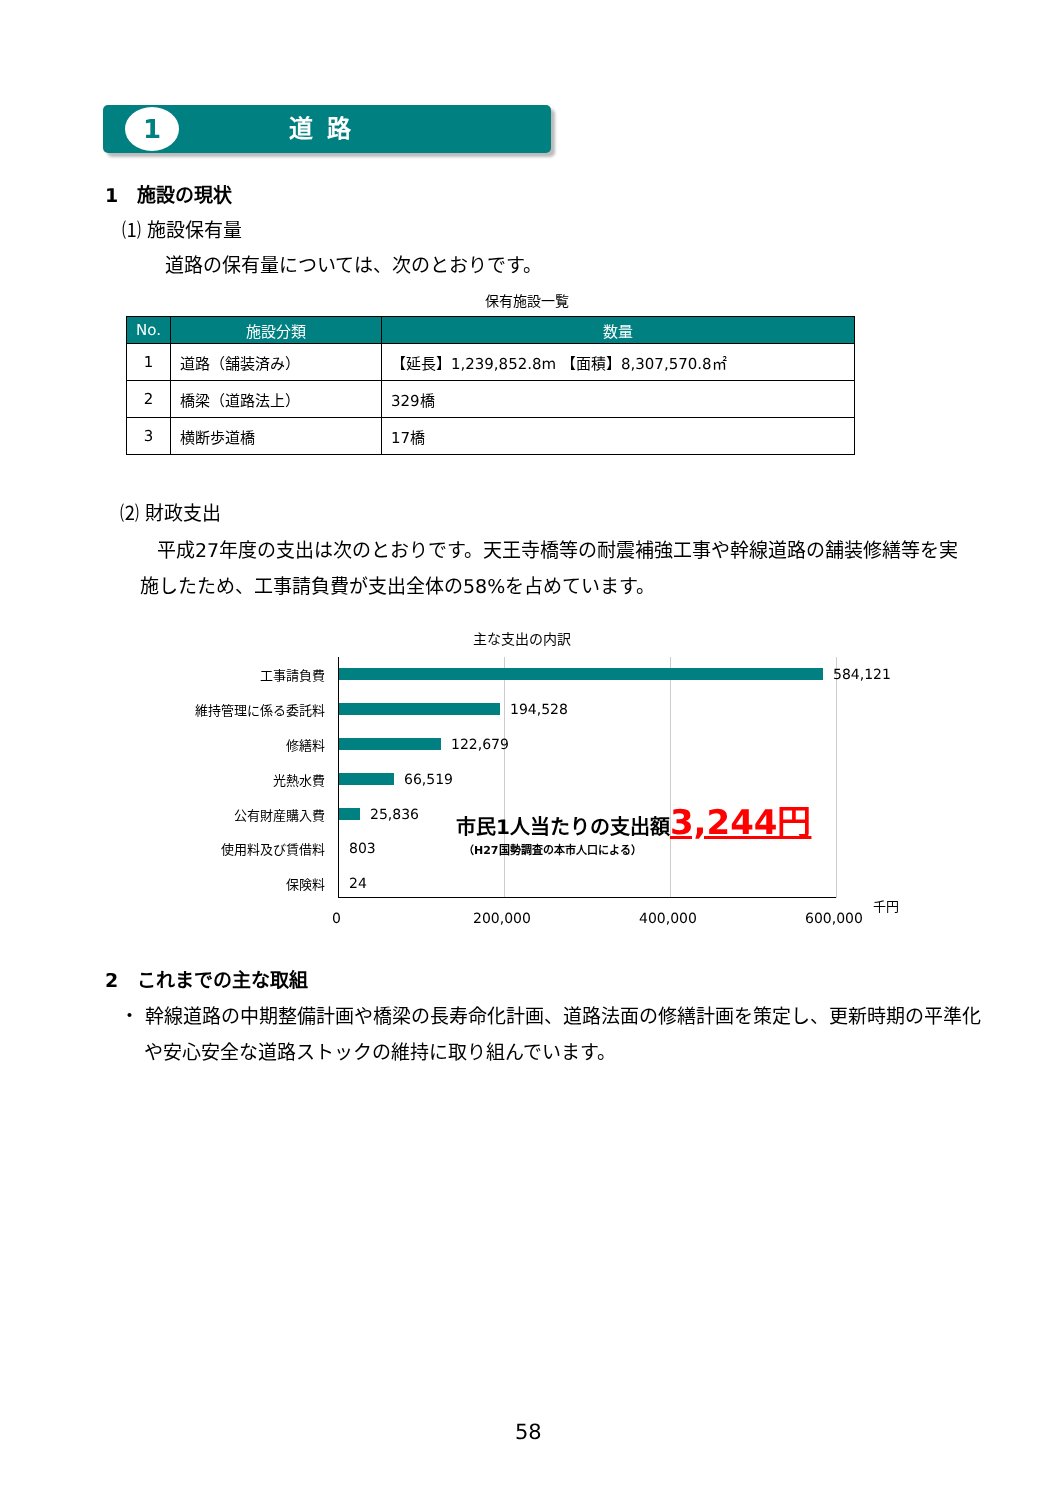1
道路
1　施設の現状
⑴ 施設保有量
道路の保有量については、次のとおりです。
保有施設一覧
| No. | 施設分類 | 数量 |
| --- | --- | --- |
| 1 | 道路（舗装済み） | 【延長】1,239,852.8m 【面積】8,307,570.8㎡ |
| 2 | 橋梁（道路法上） | 329橋 |
| 3 | 横断歩道橋 | 17橋 |
⑵ 財政支出
平成27年度の支出は次のとおりです。天王寺橋等の耐震補強工事や幹線道路の舗装修繕等を実施したため、工事請負費が支出全体の58%を占めています。
主な支出の内訳
工事請負費 584,121
維持管理に係る委託料 194,528
修繕料 122,679
光熱水費 66,519
公有財産購入費 25,836
使用料及び賃借料 803
保険料 24
市民1人当たりの支出額3,244円
（H27国勢調査の本市人口による）
0 200,000 400,000 600,000
千円
2　これまでの主な取組
・ 幹線道路の中期整備計画や橋梁の長寿命化計画、道路法面の修繕計画を策定し、更新時期の平準化や安心安全な道路ストックの維持に取り組んでいます。
58